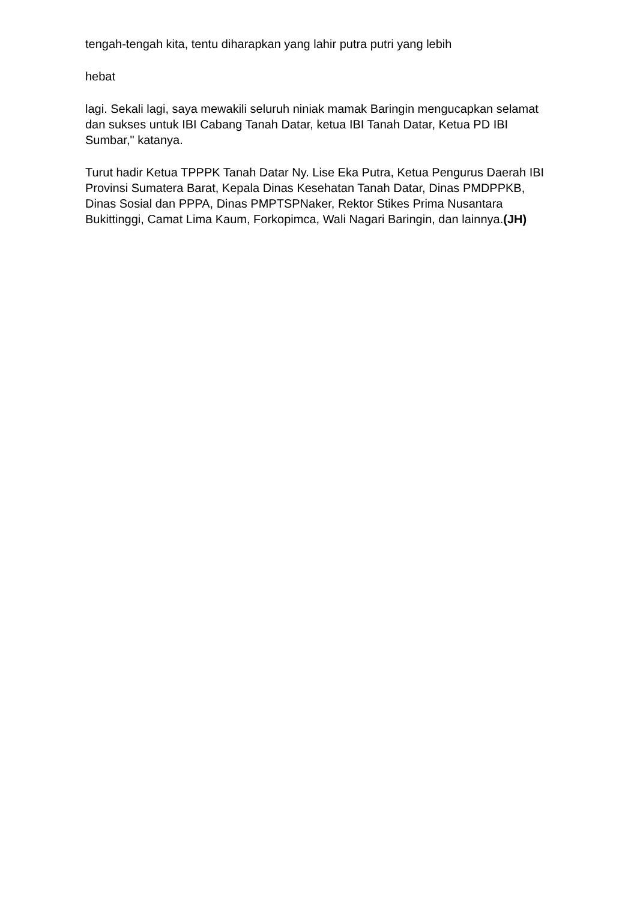tengah-tengah kita, tentu diharapkan yang lahir putra putri yang lebih
hebat
lagi. Sekali lagi, saya mewakili seluruh niniak mamak Baringin mengucapkan selamat dan sukses untuk IBI Cabang Tanah Datar, ketua IBI Tanah Datar, Ketua PD IBI Sumbar," katanya.
Turut hadir Ketua TPPPK Tanah Datar Ny. Lise Eka Putra, Ketua Pengurus Daerah IBI Provinsi Sumatera Barat, Kepala Dinas Kesehatan Tanah Datar, Dinas PMDPPKB, Dinas Sosial dan PPPA, Dinas PMPTSPNaker, Rektor Stikes Prima Nusantara Bukittinggi, Camat Lima Kaum, Forkopimca, Wali Nagari Baringin, dan lainnya.(JH)